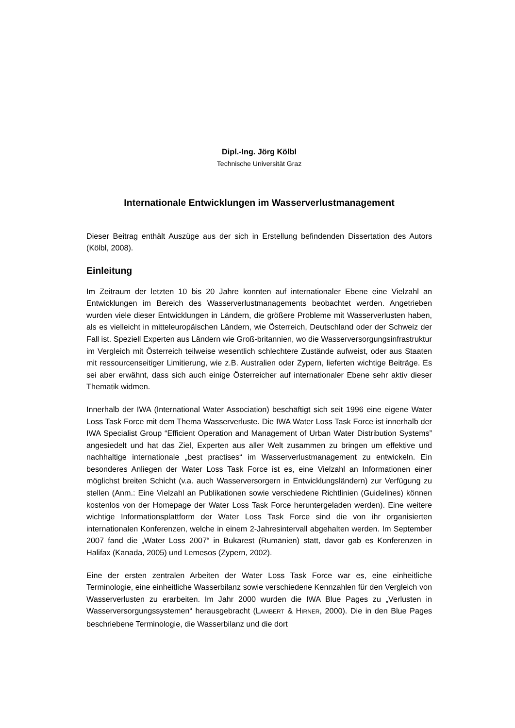Dipl.-Ing. Jörg Kölbl
Technische Universität Graz
Internationale Entwicklungen im Wasserverlustmanagement
Dieser Beitrag enthält Auszüge aus der sich in Erstellung befindenden Dissertation des Autors (Kölbl, 2008).
Einleitung
Im Zeitraum der letzten 10 bis 20 Jahre konnten auf internationaler Ebene eine Vielzahl an Entwicklungen im Bereich des Wasserverlustmanagements beobachtet werden. Angetrieben wurden viele dieser Entwicklungen in Ländern, die größere Probleme mit Wasserverlusten haben, als es vielleicht in mitteleuropäischen Ländern, wie Österreich, Deutschland oder der Schweiz der Fall ist. Speziell Experten aus Ländern wie Groß-britannien, wo die Wasserversorgungsinfrastruktur im Vergleich mit Österreich teilweise wesentlich schlechtere Zustände aufweist, oder aus Staaten mit ressourcenseitiger Limitierung, wie z.B. Australien oder Zypern, lieferten wichtige Beiträge. Es sei aber erwähnt, dass sich auch einige Österreicher auf internationaler Ebene sehr aktiv dieser Thematik widmen.
Innerhalb der IWA (International Water Association) beschäftigt sich seit 1996 eine eigene Water Loss Task Force mit dem Thema Wasserverluste. Die IWA Water Loss Task Force ist innerhalb der IWA Specialist Group “Efficient Operation and Management of Urban Water Distribution Systems” angesiedelt und hat das Ziel, Experten aus aller Welt zusammen zu bringen um effektive und nachhaltige internationale „best practises“ im Wasserverlustmanagement zu entwickeln. Ein besonderes Anliegen der Water Loss Task Force ist es, eine Vielzahl an Informationen einer möglichst breiten Schicht (v.a. auch Wasserversorgern in Entwicklungsländern) zur Verfügung zu stellen (Anm.: Eine Vielzahl an Publikationen sowie verschiedene Richtlinien (Guidelines) können kostenlos von der Homepage der Water Loss Task Force heruntergeladen werden). Eine weitere wichtige Informationsplattform der Water Loss Task Force sind die von ihr organisierten internationalen Konferenzen, welche in einem 2-Jahresintervall abgehalten werden. Im September 2007 fand die „Water Loss 2007“ in Bukarest (Rumänien) statt, davor gab es Konferenzen in Halifax (Kanada, 2005) und Lemesos (Zypern, 2002).
Eine der ersten zentralen Arbeiten der Water Loss Task Force war es, eine einheitliche Terminologie, eine einheitliche Wasserbilanz sowie verschiedene Kennzahlen für den Vergleich von Wasserverlusten zu erarbeiten. Im Jahr 2000 wurden die IWA Blue Pages zu „Verlusten in Wasserversorgungssystemen“ herausgebracht (LAMBERT & HIRNER, 2000). Die in den Blue Pages beschriebene Terminologie, die Wasserbilanz und die dort